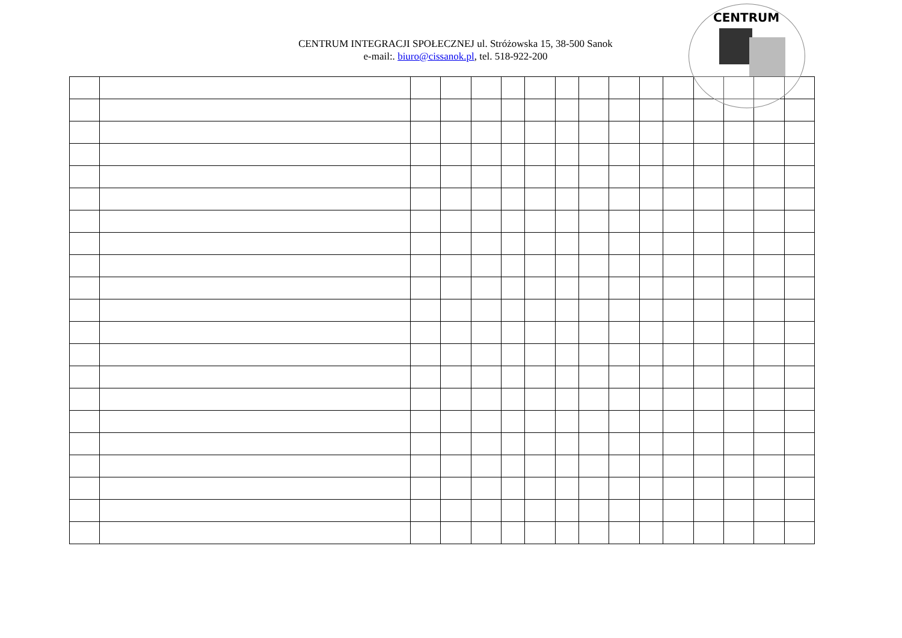CENTRUM INTEGRACJI SPOŁECZNEJ ul. Stróżowska 15, 38-500 Sanok
e-mail:. biuro@cissanok.pl, tel. 518-922-200
CENTRUM